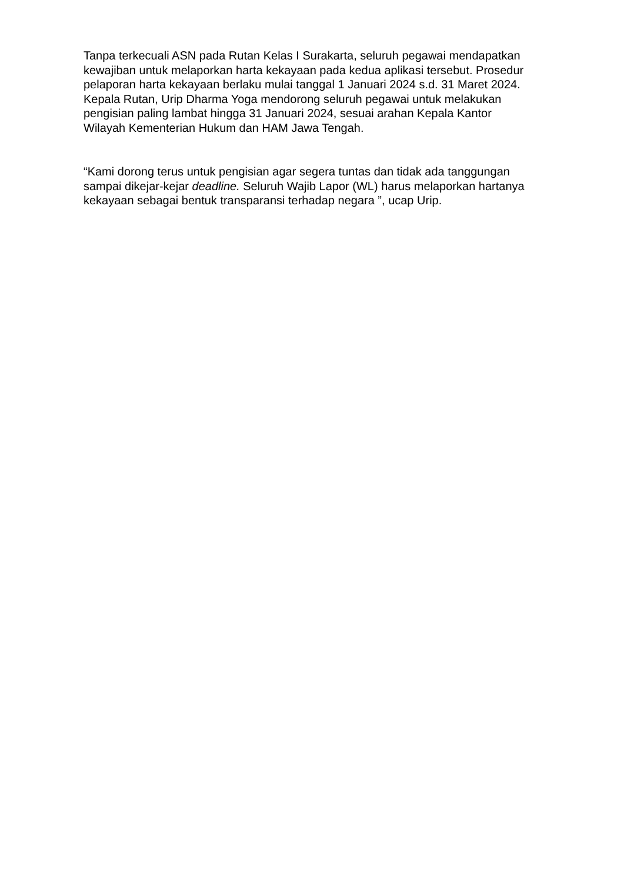Tanpa terkecuali ASN pada Rutan Kelas I Surakarta, seluruh pegawai mendapatkan kewajiban untuk melaporkan harta kekayaan pada kedua aplikasi tersebut. Prosedur pelaporan harta kekayaan berlaku mulai tanggal 1 Januari 2024 s.d. 31 Maret 2024. Kepala Rutan, Urip Dharma Yoga mendorong seluruh pegawai untuk melakukan pengisian paling lambat hingga 31 Januari 2024, sesuai arahan Kepala Kantor Wilayah Kementerian Hukum dan HAM Jawa Tengah.
“Kami dorong terus untuk pengisian agar segera tuntas dan tidak ada tanggungan sampai dikejar-kejar deadline. Seluruh Wajib Lapor (WL) harus melaporkan hartanya kekayaan sebagai bentuk transparansi terhadap negara ”, ucap Urip.